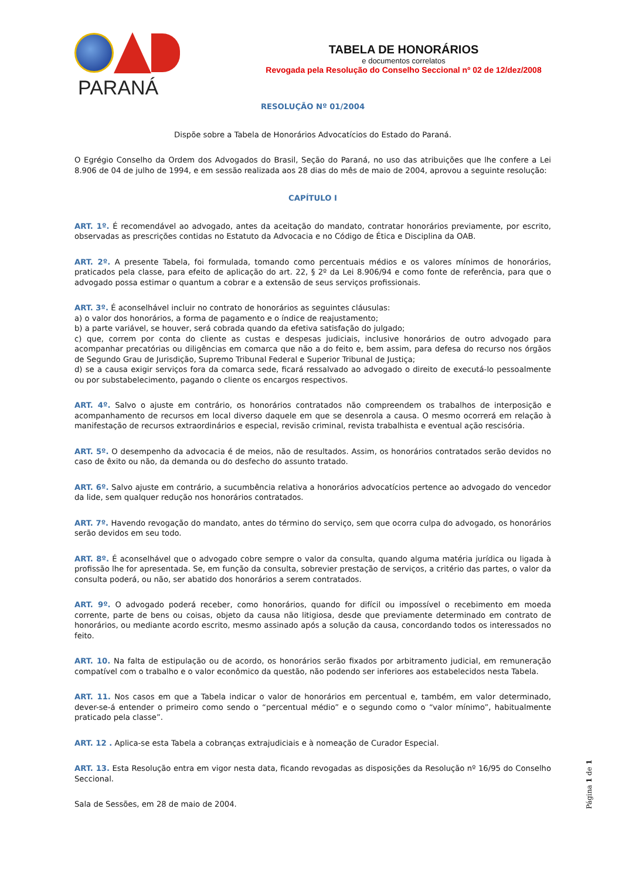PARANÁ
TABELA DE HONORÁRIOS
e documentos correlatos
Revogada pela Resolução do Conselho Seccional nº 02 de 12/dez/2008
RESOLUÇÃO Nº 01/2004
Dispõe sobre a Tabela de Honorários Advocatícios do Estado do Paraná.
O Egrégio Conselho da Ordem dos Advogados do Brasil, Seção do Paraná, no uso das atribuições que lhe confere a Lei 8.906 de 04 de julho de 1994, e em sessão realizada aos 28 dias do mês de maio de 2004, aprovou a seguinte resolução:
CAPÍTULO I
ART. 1º. É recomendável ao advogado, antes da aceitação do mandato, contratar honorários previamente, por escrito, observadas as prescrições contidas no Estatuto da Advocacia e no Código de Ética e Disciplina da OAB.
ART. 2º. A presente Tabela, foi formulada, tomando como percentuais médios e os valores mínimos de honorários, praticados pela classe, para efeito de aplicação do art. 22, § 2º da Lei 8.906/94 e como fonte de referência, para que o advogado possa estimar o quantum a cobrar e a extensão de seus serviços profissionais.
ART. 3º. É aconselhável incluir no contrato de honorários as seguintes cláusulas:
a) o valor dos honorários, a forma de pagamento e o índice de reajustamento;
b) a parte variável, se houver, será cobrada quando da efetiva satisfação do julgado;
c) que, correm por conta do cliente as custas e despesas judiciais, inclusive honorários de outro advogado para acompanhar precatórias ou diligências em comarca que não a do feito e, bem assim, para defesa do recurso nos órgãos de Segundo Grau de Jurisdição, Supremo Tribunal Federal e Superior Tribunal de Justiça;
d) se a causa exigir serviços fora da comarca sede, ficará ressalvado ao advogado o direito de executá-lo pessoalmente ou por substabelecimento, pagando o cliente os encargos respectivos.
ART. 4º. Salvo o ajuste em contrário, os honorários contratados não compreendem os trabalhos de interposição e acompanhamento de recursos em local diverso daquele em que se desenrola a causa. O mesmo ocorrerá em relação à manifestação de recursos extraordinários e especial, revisão criminal, revista trabalhista e eventual ação rescisória.
ART. 5º. O desempenho da advocacia é de meios, não de resultados. Assim, os honorários contratados serão devidos no caso de êxito ou não, da demanda ou do desfecho do assunto tratado.
ART. 6º. Salvo ajuste em contrário, a sucumbência relativa a honorários advocatícios pertence ao advogado do vencedor da lide, sem qualquer redução nos honorários contratados.
ART. 7º. Havendo revogação do mandato, antes do término do serviço, sem que ocorra culpa do advogado, os honorários serão devidos em seu todo.
ART. 8º. É aconselhável que o advogado cobre sempre o valor da consulta, quando alguma matéria jurídica ou ligada à profissão lhe for apresentada. Se, em função da consulta, sobrevier prestação de serviços, a critério das partes, o valor da consulta poderá, ou não, ser abatido dos honorários a serem contratados.
ART. 9º. O advogado poderá receber, como honorários, quando for difícil ou impossível o recebimento em moeda corrente, parte de bens ou coisas, objeto da causa não litigiosa, desde que previamente determinado em contrato de honorários, ou mediante acordo escrito, mesmo assinado após a solução da causa, concordando todos os interessados no feito.
ART. 10. Na falta de estipulação ou de acordo, os honorários serão fixados por arbitramento judicial, em remuneração compatível com o trabalho e o valor econômico da questão, não podendo ser inferiores aos estabelecidos nesta Tabela.
ART. 11. Nos casos em que a Tabela indicar o valor de honorários em percentual e, também, em valor determinado, dever-se-á entender o primeiro como sendo o “percentual médio” e o segundo como o “valor mínimo”, habitualmente praticado pela classe”.
ART. 12 . Aplica-se esta Tabela a cobranças extrajudiciais e à nomeação de Curador Especial.
ART. 13. Esta Resolução entra em vigor nesta data, ficando revogadas as disposições da Resolução nº 16/95 do Conselho Seccional.
Sala de Sessões, em 28 de maio de 2004.
Página 1 de 1